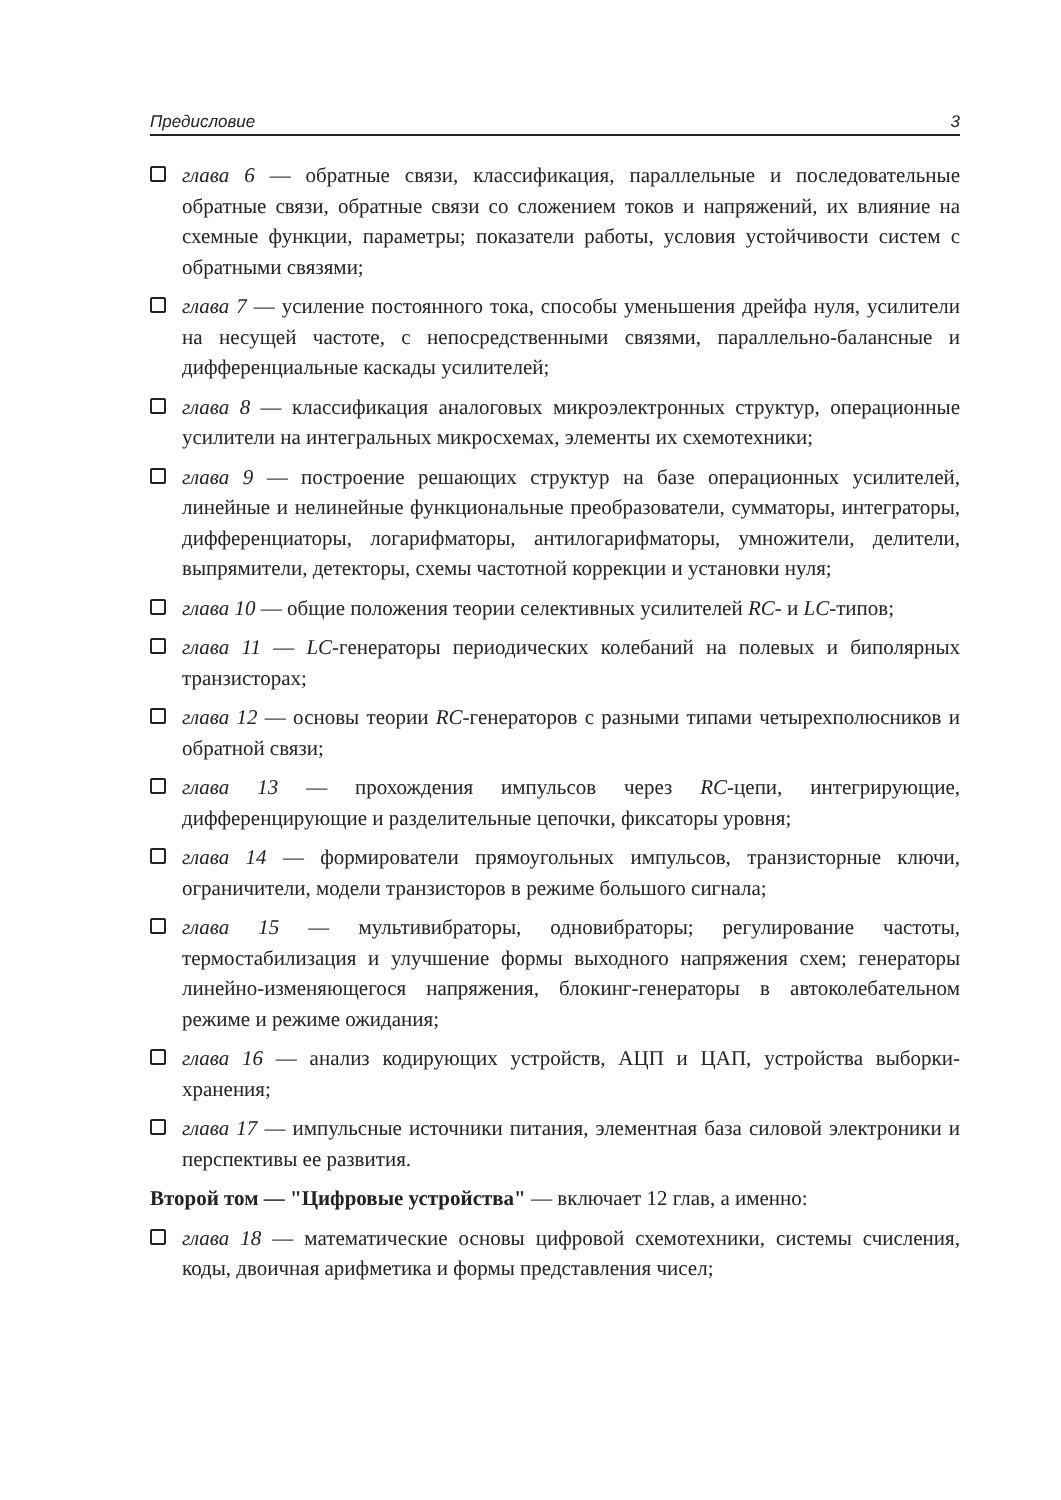Предисловие 3
глава 6 — обратные связи, классификация, параллельные и последовательные обратные связи, обратные связи со сложением токов и напряжений, их влияние на схемные функции, параметры; показатели работы, условия устойчивости систем с обратными связями;
глава 7 — усиление постоянного тока, способы уменьшения дрейфа нуля, усилители на несущей частоте, с непосредственными связями, параллельно-балансные и дифференциальные каскады усилителей;
глава 8 — классификация аналоговых микроэлектронных структур, операционные усилители на интегральных микросхемах, элементы их схемотехники;
глава 9 — построение решающих структур на базе операционных усилителей, линейные и нелинейные функциональные преобразователи, сумматоры, интеграторы, дифференциаторы, логарифматоры, антилогарифматоры, умножители, делители, выпрямители, детекторы, схемы частотной коррекции и установки нуля;
глава 10 — общие положения теории селективных усилителей RC- и LC-типов;
глава 11 — LC-генераторы периодических колебаний на полевых и биполярных транзисторах;
глава 12 — основы теории RC-генераторов с разными типами четырехполюсников и обратной связи;
глава 13 — прохождения импульсов через RC-цепи, интегрирующие, дифференцирующие и разделительные цепочки, фиксаторы уровня;
глава 14 — формирователи прямоугольных импульсов, транзисторные ключи, ограничители, модели транзисторов в режиме большого сигнала;
глава 15 — мультивибраторы, одновибраторы; регулирование частоты, термостабилизация и улучшение формы выходного напряжения схем; генераторы линейно-изменяющегося напряжения, блокинг-генераторы в автоколебательном режиме и режиме ожидания;
глава 16 — анализ кодирующих устройств, АЦП и ЦАП, устройства выборки-хранения;
глава 17 — импульсные источники питания, элементная база силовой электроники и перспективы ее развития.
Второй том — "Цифровые устройства" — включает 12 глав, а именно:
глава 18 — математические основы цифровой схемотехники, системы счисления, коды, двоичная арифметика и формы представления чисел;